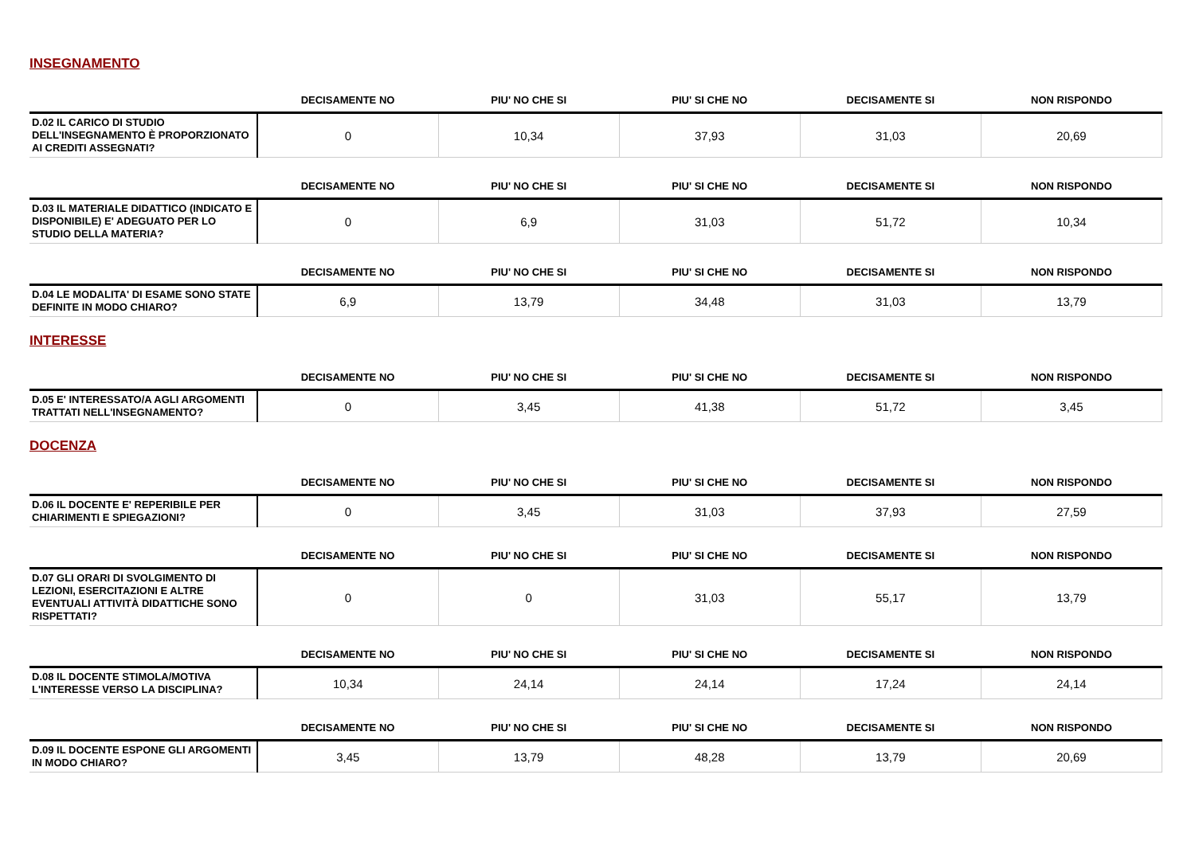INSEGNAMENTO
| | DECISAMENTE NO | PIU' NO CHE SI | PIU' SI CHE NO | DECISAMENTE SI | NON RISPONDO |
| --- | --- | --- | --- | --- | --- |
| D.02 IL CARICO DI STUDIO DELL'INSEGNAMENTO È PROPORZIONATO AI CREDITI ASSEGNATI? | 0 | 10,34 | 37,93 | 31,03 | 20,69 |
| | DECISAMENTE NO | PIU' NO CHE SI | PIU' SI CHE NO | DECISAMENTE SI | NON RISPONDO |
| --- | --- | --- | --- | --- | --- |
| D.03 IL MATERIALE DIDATTICO (INDICATO E DISPONIBILE) E' ADEGUATO PER LO STUDIO DELLA MATERIA? | 0 | 6,9 | 31,03 | 51,72 | 10,34 |
| | DECISAMENTE NO | PIU' NO CHE SI | PIU' SI CHE NO | DECISAMENTE SI | NON RISPONDO |
| --- | --- | --- | --- | --- | --- |
| D.04 LE MODALITA' DI ESAME SONO STATE DEFINITE IN MODO CHIARO? | 6,9 | 13,79 | 34,48 | 31,03 | 13,79 |
INTERESSE
| | DECISAMENTE NO | PIU' NO CHE SI | PIU' SI CHE NO | DECISAMENTE SI | NON RISPONDO |
| --- | --- | --- | --- | --- | --- |
| D.05 E' INTERESSATO/A AGLI ARGOMENTI TRATTATI NELL'INSEGNAMENTO? | 0 | 3,45 | 41,38 | 51,72 | 3,45 |
DOCENZA
| | DECISAMENTE NO | PIU' NO CHE SI | PIU' SI CHE NO | DECISAMENTE SI | NON RISPONDO |
| --- | --- | --- | --- | --- | --- |
| D.06 IL DOCENTE E' REPERIBILE PER CHIARIMENTI E SPIEGAZIONI? | 0 | 3,45 | 31,03 | 37,93 | 27,59 |
| | DECISAMENTE NO | PIU' NO CHE SI | PIU' SI CHE NO | DECISAMENTE SI | NON RISPONDO |
| --- | --- | --- | --- | --- | --- |
| D.07 GLI ORARI DI SVOLGIMENTO DI LEZIONI, ESERCITAZIONI E ALTRE EVENTUALI ATTIVITÀ DIDATTICHE SONO RISPETTATI? | 0 | 0 | 31,03 | 55,17 | 13,79 |
| | DECISAMENTE NO | PIU' NO CHE SI | PIU' SI CHE NO | DECISAMENTE SI | NON RISPONDO |
| --- | --- | --- | --- | --- | --- |
| D.08 IL DOCENTE STIMOLA/MOTIVA L'INTERESSE VERSO LA DISCIPLINA? | 10,34 | 24,14 | 24,14 | 17,24 | 24,14 |
| | DECISAMENTE NO | PIU' NO CHE SI | PIU' SI CHE NO | DECISAMENTE SI | NON RISPONDO |
| --- | --- | --- | --- | --- | --- |
| D.09 IL DOCENTE ESPONE GLI ARGOMENTI IN MODO CHIARO? | 3,45 | 13,79 | 48,28 | 13,79 | 20,69 |